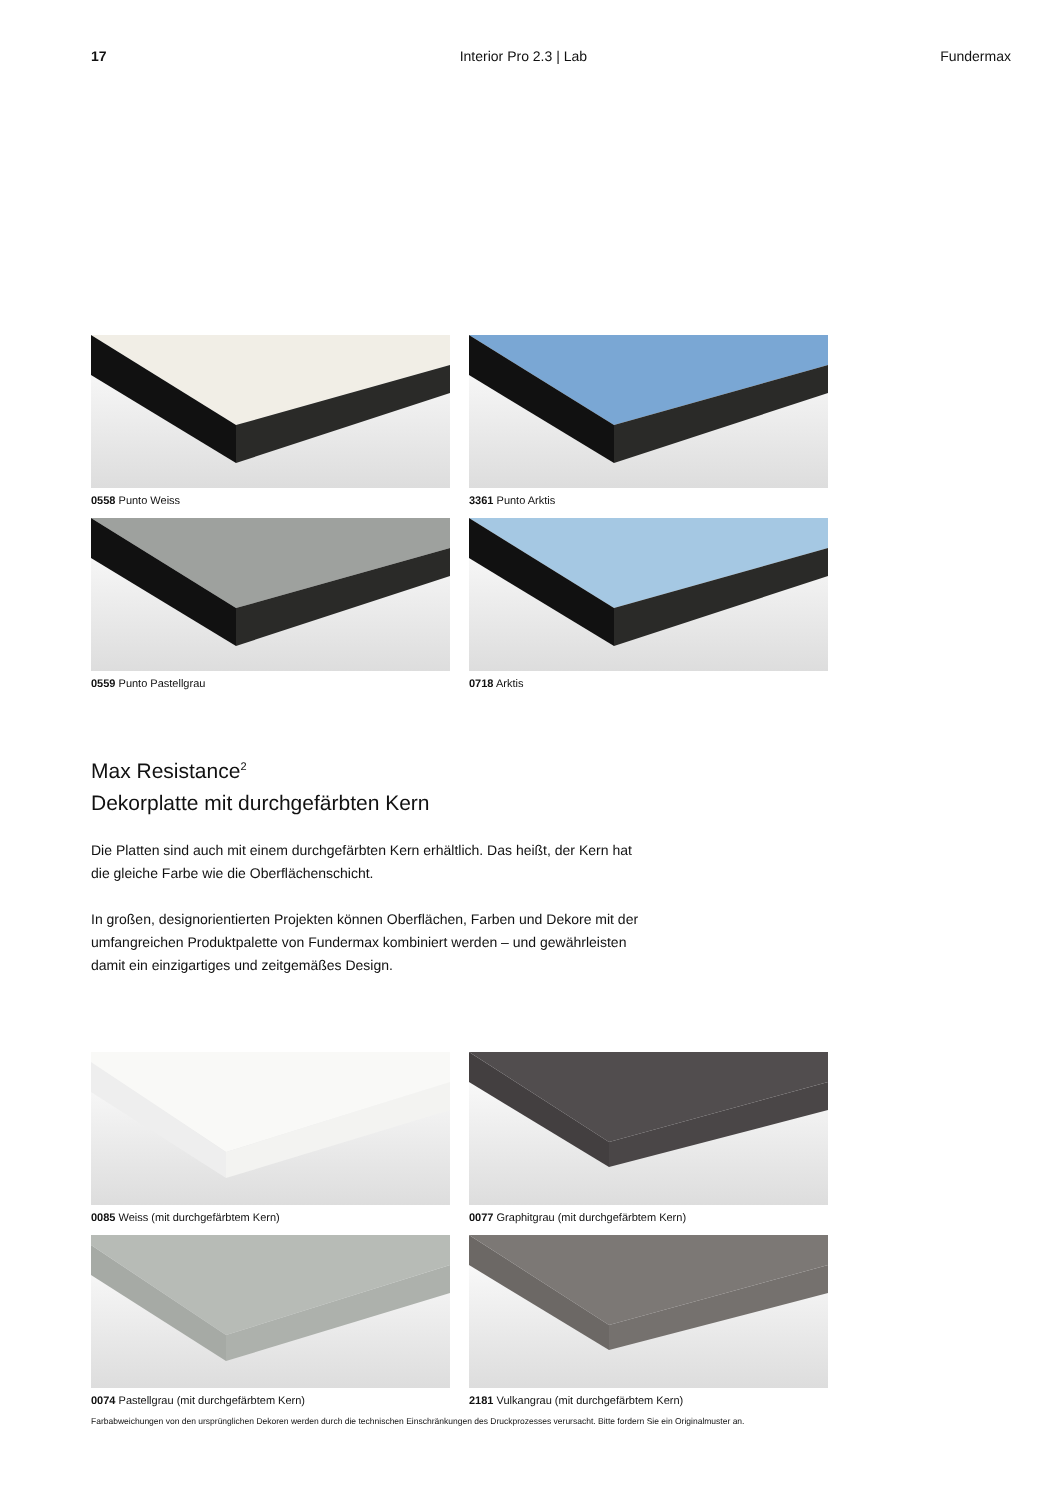17 Interior Pro 2.3 | Lab Fundermax
0558 Punto Weiss
3361 Punto Arktis
0559 Punto Pastellgrau
0718 Arktis
Max Resistance<sup>2</sup>
Dekorplatte mit durchgefärbten Kern
Die Platten sind auch mit einem durchgefärbten Kern erhältlich. Das heißt, der Kern hat die gleiche Farbe wie die Oberflächenschicht.
In großen, designorientierten Projekten können Oberflächen, Farben und Dekore mit der umfangreichen Produktpalette von Fundermax kombiniert werden – und gewährleisten damit ein einzigartiges und zeitgemäßes Design.
0085 Weiss (mit durchgefärbtem Kern)
0077 Graphitgrau (mit durchgefärbtem Kern)
0074 Pastellgrau (mit durchgefärbtem Kern)
2181 Vulkangrau (mit durchgefärbtem Kern)
Farbabweichungen von den ursprünglichen Dekoren werden durch die technischen Einschränkungen des Druckprozesses verursacht. Bitte fordern Sie ein Originalmuster an.